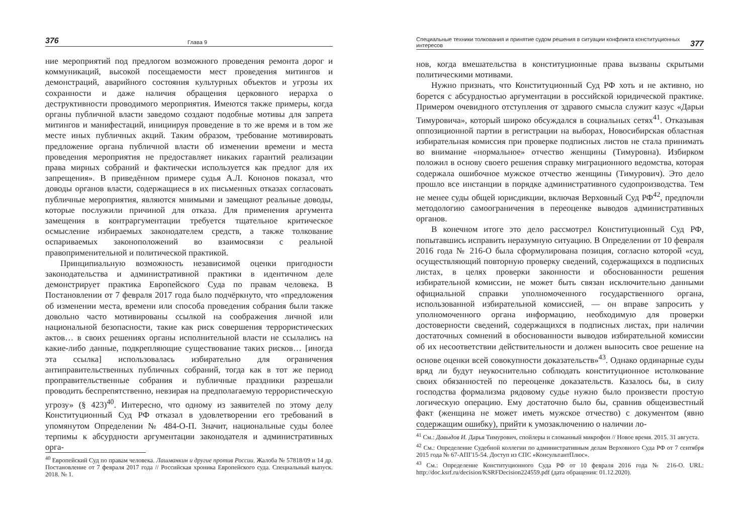376 Глава 9
ние мероприятий под предлогом возможного проведения ремонта дорог и коммуникаций, высокой посещаемости мест проведения митингов и демонстраций, аварийного состояния культурных объектов и угрозы их сохранности и даже наличия обращения церковного иерарха о деструктивности проводимого мероприятия. Имеются также примеры, когда органы публичной власти заведомо создают подобные мотивы для запрета митингов и манифестаций, инициируя проведение в то же время и в том же месте иных публичных акций. Таким образом, требование мотивировать предложение органа публичной власти об изменении времени и места проведения мероприятия не предоставляет никаких гарантий реализации права мирных собраний и фактически используется как предлог для их запрещения». В приведённом примере судья А.Л. Кононов показал, что доводы органов власти, содержащиеся в их письменных отказах согласовать публичные мероприятия, являются мнимыми и замещают реальные доводы, которые послужили причиной для отказа. Для применения аргумента замещения в контраргументации требуется тщательное критическое осмысление избираемых законодателем средств, а также толкование оспариваемых законоположений во взаимосвязи с реальной правоприменительной и политической практикой.
Принципиальную возможность независимой оценки пригодности законодательства и административной практики в идентичном деле демонстрирует практика Европейского Суда по правам человека. В Постановлении от 7 февраля 2017 года было подчёркнуто, что «предложения об изменении места, времени или способа проведения собрания были также довольно часто мотивированы ссылкой на соображения личной или национальной безопасности, такие как риск совершения террористических актов… в своих решениях органы исполнительной власти не ссылались на какие-либо данные, подкрепляющие существование таких рисков… [иногда эта ссылка] использовалась избирательно для ограничения антиправительственных публичных собраний, тогда как в тот же период проправительственные собрания и публичные праздники разрешали проводить беспрепятственно, невзирая на предполагаемую террористическую угрозу» (§ 423)<sup>40</sup>. Интересно, что одному из заявителей по этому делу Конституционный Суд РФ отказал в удовлетворении его требований в упомянутом Определении № 484-О-П. Значит, национальные суды более терпимы к абсурдности аргументации законодателя и административных орга-
<sup>40</sup> Европейский Суд по правам человека. Лашманкин и другие против России. Жалоба № 57818/09 и 14 др. Постановление от 7 февраля 2017 года // Российская хроника Европейского суда. Специальный выпуск. 2018. № 1.
Специальные техники толкования и принятие судом решения в ситуации конфликта конституционных интересов 377
нов, когда вмешательства в конституционные права вызваны скрытыми политическими мотивами.
Нужно признать, что Конституционный Суд РФ хоть и не активно, но борется с абсурдностью аргументации в российской юридической практике. Примером очевидного отступления от здравого смысла служит казус «Дарьи Тимуровича», который широко обсуждался в социальных сетях<sup>41</sup>. Отказывая оппозиционной партии в регистрации на выборах, Новосибирская областная избирательная комиссия при проверке подписных листов не стала принимать во внимание «нормальное» отчество женщины (Тимуровна). Избирком положил в основу своего решения справку миграционного ведомства, которая содержала ошибочное мужское отчество женщины (Тимурович). Это дело прошло все инстанции в порядке административного судопроизводства. Тем не менее суды общей юрисдикции, включая Верховный Суд РФ<sup>42</sup>, предпочли методологию самоограничения в переоценке выводов административных органов.
В конечном итоге это дело рассмотрел Конституционный Суд РФ, попытавшись исправить неразумную ситуацию. В Определении от 10 февраля 2016 года № 216-О была сформулирована позиция, согласно которой «суд, осуществляющий повторную проверку сведений, содержащихся в подписных листах, в целях проверки законности и обоснованности решения избирательной комиссии, не может быть связан исключительно данными официальной справки уполномоченного государственного органа, использованной избирательной комиссией, — он вправе запросить у уполномоченного органа информацию, необходимую для проверки достоверности сведений, содержащихся в подписных листах, при наличии достаточных сомнений в обоснованности выводов избирательной комиссии об их несоответствии действительности и должен выносить свое решение на основе оценки всей совокупности доказательств»<sup>43</sup>. Однако ординарные суды вряд ли будут неукоснительно соблюдать конституционное истолкование своих обязанностей по переоценке доказательств. Казалось бы, в силу господства формализма рядовому судье нужно было произвести простую логическую операцию. Ему достаточно было бы, сравнив общеизвестный факт (женщина не может иметь мужское отчество) с документом (явно содержащим ошибку), прийти к умозаключению о наличии ло-
<sup>41</sup> См.: Давыдов И. Дарья Тимурович, спойлеры и сломанный микрофон // Новое время. 2015. 31 августа.
<sup>42</sup> См.: Определение Судебной коллегии по административным делам Верховного Суда РФ от 7 сентября 2015 года № 67-АПГ15-54. Доступ из СПС «КонсультантПлюс».
<sup>43</sup> См.: Определение Конституционного Суда РФ от 10 февраля 2016 года № 216-О. URL: http://doc.ksrf.ru/decision/KSRFDecision224559.pdf (дата обращения: 01.12.2020).